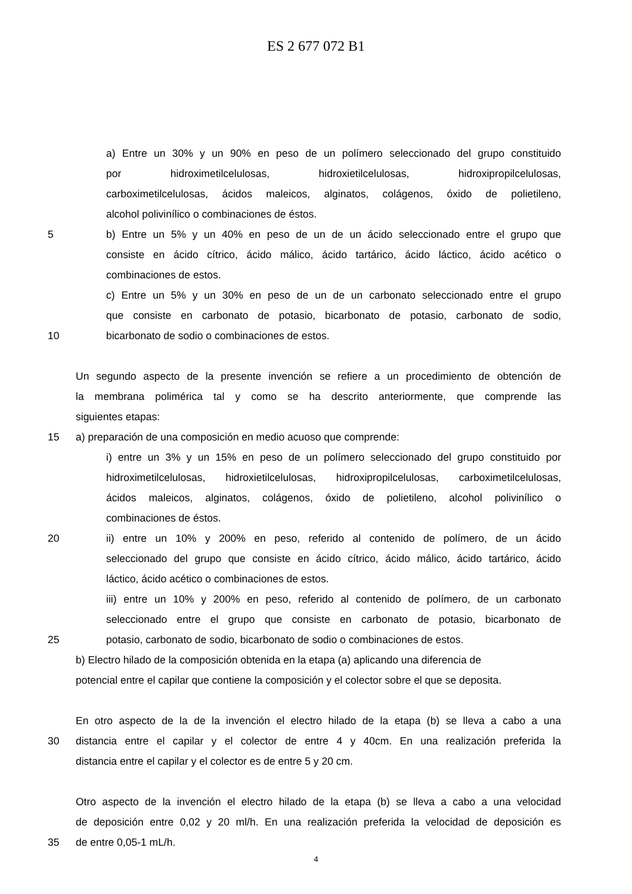ES 2 677 072 B1
a) Entre un 30% y un 90% en peso de un polímero seleccionado del grupo constituido
por hidroximetilcelulosas, hidroxietilcelulosas, hidroxipropilcelulosas,
carboximetilcelulosas, ácidos maleicos, alginatos, colágenos, óxido de polietileno,
alcohol polivinílico o combinaciones de éstos.
5 b) Entre un 5% y un 40% en peso de un de un ácido seleccionado entre el grupo que
consiste en ácido cítrico, ácido málico, ácido tartárico, ácido láctico, ácido acético o
combinaciones de estos.
c) Entre un 5% y un 30% en peso de un de un carbonato seleccionado entre el grupo
que consiste en carbonato de potasio, bicarbonato de potasio, carbonato de sodio,
10 bicarbonato de sodio o combinaciones de estos.
Un segundo aspecto de la presente invención se refiere a un procedimiento de obtención de
la membrana polimérica tal y como se ha descrito anteriormente, que comprende las
siguientes etapas:
15 a) preparación de una composición en medio acuoso que comprende:
i) entre un 3% y un 15% en peso de un polímero seleccionado del grupo constituido por
hidroximetilcelulosas, hidroxietilcelulosas, hidroxipropilcelulosas, carboximetilcelulosas,
ácidos maleicos, alginatos, colágenos, óxido de polietileno, alcohol polivinílico o
combinaciones de éstos.
20 ii) entre un 10% y 200% en peso, referido al contenido de polímero, de un ácido
seleccionado del grupo que consiste en ácido cítrico, ácido málico, ácido tartárico, ácido
láctico, ácido acético o combinaciones de estos.
iii) entre un 10% y 200% en peso, referido al contenido de polímero, de un carbonato
seleccionado entre el grupo que consiste en carbonato de potasio, bicarbonato de
25 potasio, carbonato de sodio, bicarbonato de sodio o combinaciones de estos.
b) Electro hilado de la composición obtenida en la etapa (a) aplicando una diferencia de
potencial entre el capilar que contiene la composición y el colector sobre el que se deposita.
En otro aspecto de la de la invención el electro hilado de la etapa (b) se lleva a cabo a una
30 distancia entre el capilar y el colector de entre 4 y 40cm. En una realización preferida la
distancia entre el capilar y el colector es de entre 5 y 20 cm.
Otro aspecto de la invención el electro hilado de la etapa (b) se lleva a cabo a una velocidad
de deposición entre 0,02 y 20 ml/h. En una realización preferida la velocidad de deposición es
35 de entre 0,05-1 mL/h.
4